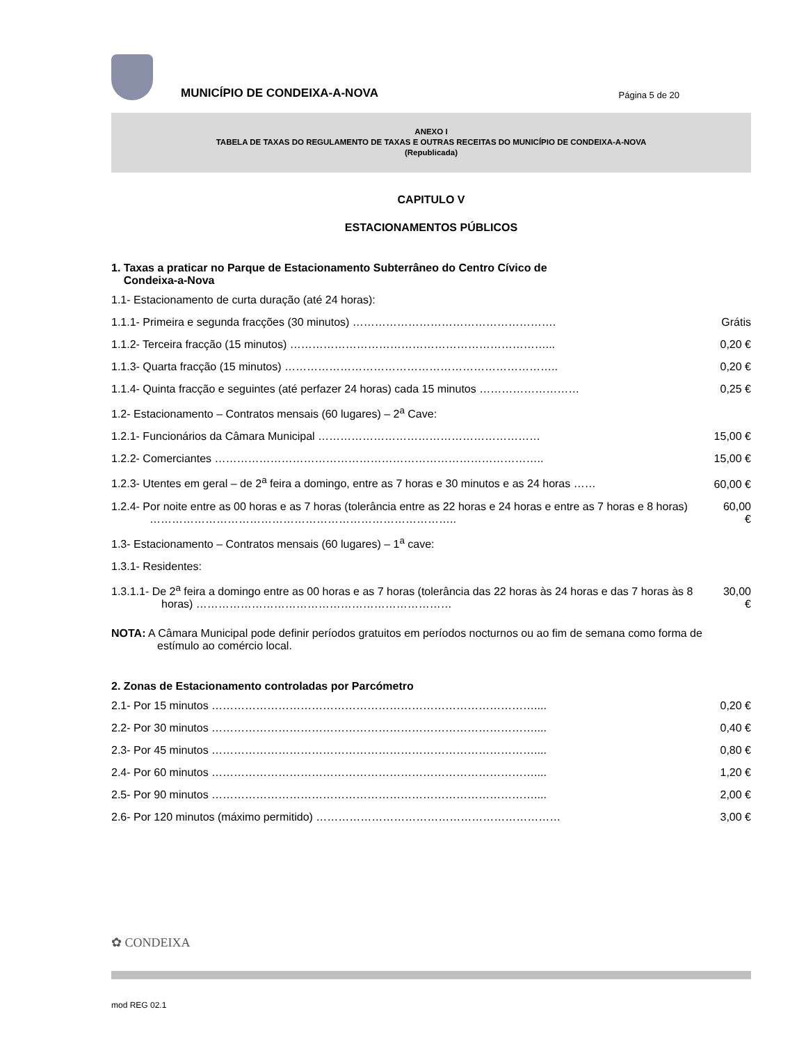MUNICÍPIO DE CONDEIXA-A-NOVA
Página 5 de 20
ANEXO I
TABELA DE TAXAS DO REGULAMENTO DE TAXAS E OUTRAS RECEITAS DO MUNICÍPIO DE CONDEIXA-A-NOVA
(Republicada)
CAPITULO V
ESTACIONAMENTOS PÚBLICOS
1. Taxas a praticar no Parque de Estacionamento Subterrâneo do Centro Cívico de
Condeixa-a-Nova
1.1- Estacionamento de curta duração (até 24 horas):
1.1.1- Primeira e segunda fracções (30 minutos) ………………………………………………. Grátis
1.1.2- Terceira fracção (15 minutos) ……………………………………………………………... 0,20 €
1.1.3- Quarta fracção (15 minutos) ……………………………………………………………….. 0,20 €
1.1.4- Quinta fracção e seguintes (até perfazer 24 horas) cada 15 minutos ……………………… 0,25 €
1.2- Estacionamento – Contratos mensais (60 lugares) – 2<sup>a</sup> Cave:
1.2.1- Funcionários da Câmara Municipal …………………………………………………… 15,00 €
1.2.2- Comerciantes …………………………………………………………………………….. 15,00 €
1.2.3- Utentes em geral – de 2<sup>a</sup> feira a domingo, entre as 7 horas e 30 minutos e as 24 horas ……
60,00 €
1.2.4- Por noite entre as 00 horas e as 7 horas (tolerância entre as 22 horas e 24 horas e entre as 7 horas e 8 horas) ………………………………………………………………………..
60,00 €
1.3- Estacionamento – Contratos mensais (60 lugares) – 1<sup>a</sup> cave:
1.3.1- Residentes:
1.3.1.1- De 2<sup>a</sup> feira a domingo entre as 00 horas e as 7 horas (tolerância das 22 horas às 24 horas e das 7 horas às 8 horas) ……………………………………………………………
30,00 €
NOTA: A Câmara Municipal pode definir períodos gratuitos em períodos nocturnos ou ao fim de semana como forma de estímulo ao comércio local.
2. Zonas de Estacionamento controladas por Parcómetro
2.1- Por 15 minutos …………………………………………………………………………….... 0,20 €
2.2- Por 30 minutos …………………………………………………………………………….... 0,40 €
2.3- Por 45 minutos …………………………………………………………………………….... 0,80 €
2.4- Por 60 minutos …………………………………………………………………………….... 1,20 €
2.5- Por 90 minutos …………………………………………………………………………….... 2,00 €
2.6- Por 120 minutos (máximo permitido) ………………………………………………………… 3,00 €
✿ CONDEIXA
mod REG 02.1